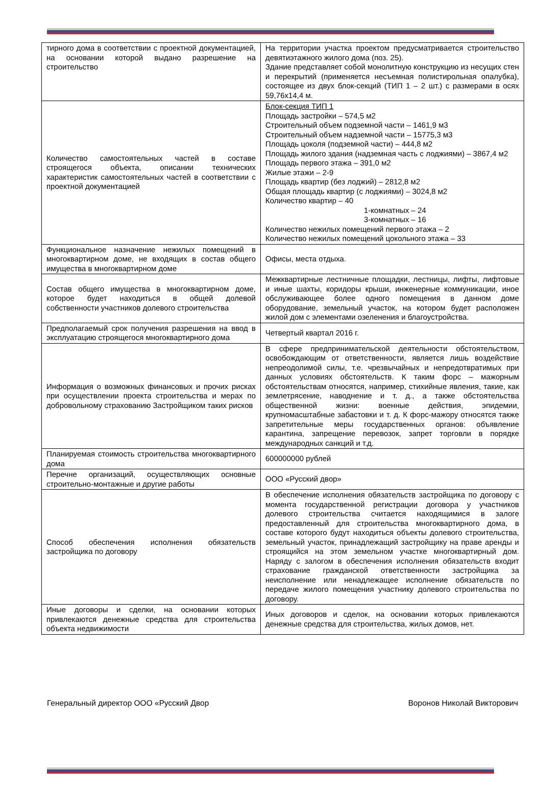| тирного дома в соответствии с проектной документацией, на основании которой выдано разрешение на строительство | На территории участка проектом предусматривается строительство девятиэтажного жилого дома (поз. 25). Здание представляет собой монолитную конструкцию из несущих стен и перекрытий (применяется несъемная полистирольная опалубка), состоящее из двух блок-секций (ТИП 1 – 2 шт.) с размерами в осях 59,76х14,4 м. |
| Количество самостоятельных частей в составе строящегося объекта, описании технических характеристик самостоятельных частей в соответствии с проектной документацией | Блок-секция ТИП 1 Площадь застройки – 574,5 м2 Строительный объем подземной части – 1461,9 м3 Строительный объем надземной части – 15775,3 м3 Площадь цоколя (подземной части) – 444,8 м2 Площадь жилого здания (надземная часть с лоджиями) – 3867,4 м2 Площадь первого этажа – 391,0 м2 Жилые этажи – 2-9 Площадь квартир (без лоджий) – 2812,8 м2 Общая площадь квартир (с лоджиями) – 3024,8 м2 Количество квартир – 40 1-комнатных – 24 3-комнатных – 16 Количество нежилых помещений первого этажа – 2 Количество нежилых помещений цокольного этажа – 33 |
| Функциональное назначение нежилых помещений в многоквартирном доме, не входящих в состав общего имущества в многоквартирном доме | Офисы, места отдыха. |
| Состав общего имущества в многоквартирном доме, которое будет находиться в общей долевой собственности участников долевого строительства | Межквартирные лестничные площадки, лестницы, лифты, лифтовые и иные шахты, коридоры крыши, инженерные коммуникации, иное обслуживающее более одного помещения в данном доме оборудование, земельный участок, на котором будет расположен жилой дом с элементами озеленения и благоустройства. |
| Предполагаемый срок получения разрешения на ввод в эксплуатацию строящегося многоквартирного дома | Четвертый квартал 2016 г. |
| Информация о возможных финансовых и прочих рисках при осуществлении проекта строительства и мерах по добровольному страхованию Застройщиком таких рисков | В сфере предпринимательской деятельности обстоятельством, освобождающим от ответственности, является лишь воздействие непреодолимой силы, т.е. чрезвычайных и непредотвратимых при данных условиях обстоятельств. К таким форс – мажорным обстоятельствам относятся, например, стихийные явления, такие, как землетрясение, наводнение и т. д., а также обстоятельства общественной жизни: военные действия, эпидемии, крупномасштабные забастовки и т. д. К форс-мажору относятся также запретительные меры государственных органов: объявление карантина, запрещение перевозок, запрет торговли в порядке международных санкций и т.д. |
| Планируемая стоимость строительства многоквартирного дома | 600000000 рублей |
| Перечне организаций, осуществляющих основные строительно-монтажные и другие работы | ООО «Русский двор» |
| Способ обеспечения исполнения обязательств застройщика по договору | В обеспечение исполнения обязательств застройщика по договору с момента государственной регистрации договора у участников долевого строительства считается находящимися в залоге предоставленный для строительства многоквартирного дома, в составе которого будут находиться объекты долевого строительства, земельный участок, принадлежащий застройщику на праве аренды и строящийся на этом земельном участке многоквартирный дом. Наряду с залогом в обеспечения исполнения обязательств входит страхование гражданской ответственности застройщика за неисполнение или ненадлежащее исполнение обязательств по передаче жилого помещения участнику долевого строительства по договору. |
| Иные договоры и сделки, на основании которых привлекаются денежные средства для строительства объекта недвижимости | Иных договоров и сделок, на основании которых привлекаются денежные средства для строительства, жилых домов, нет. |
Генеральный директор ООО «Русский Двор
Воронов Николай Викторович